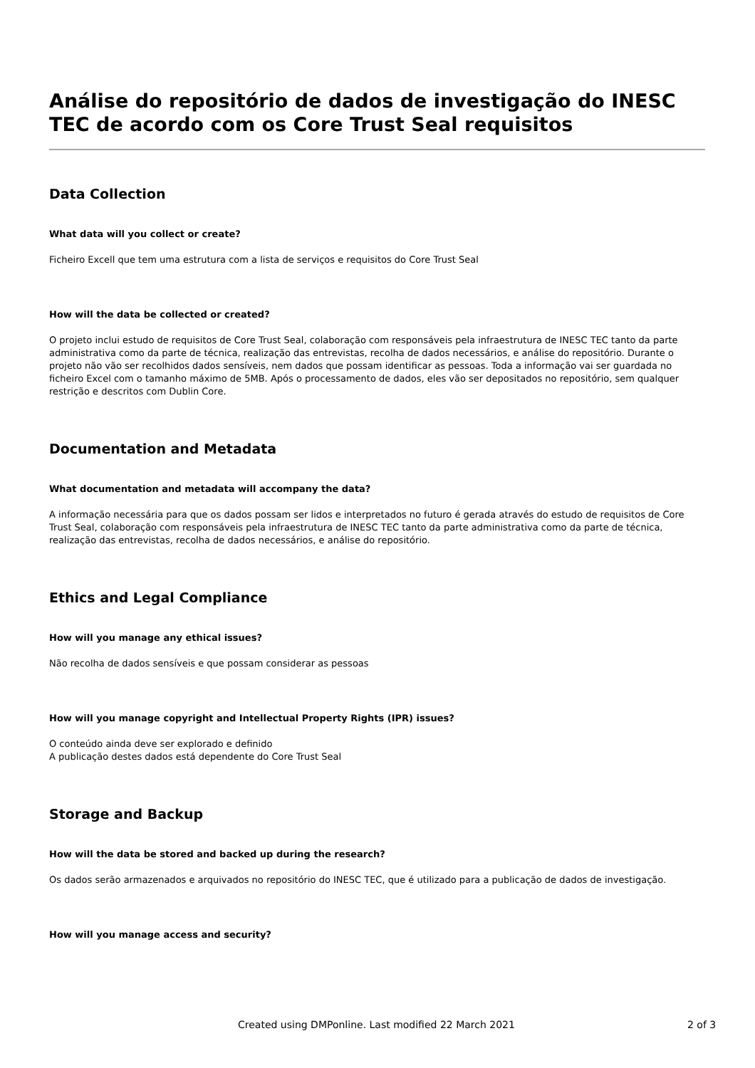Análise do repositório de dados de investigação do INESC TEC de acordo com os Core Trust Seal requisitos
Data Collection
What data will you collect or create?
Ficheiro Excell que tem uma estrutura com a lista de serviços e requisitos do Core Trust Seal
How will the data be collected or created?
O projeto inclui estudo de requisitos de Core Trust Seal, colaboração com responsáveis pela infraestrutura de INESC TEC tanto da parte administrativa como da parte de técnica, realização das entrevistas, recolha de dados necessários, e análise do repositório. Durante o projeto não vão ser recolhidos dados sensíveis, nem dados que possam identificar as pessoas. Toda a informação vai ser guardada no ficheiro Excel com o tamanho máximo de 5MB. Após o processamento de dados, eles vão ser depositados no repositório, sem qualquer restrição e descritos com Dublin Core.
Documentation and Metadata
What documentation and metadata will accompany the data?
A informação necessária para que os dados possam ser lidos e interpretados no futuro é gerada através do estudo de requisitos de Core Trust Seal, colaboração com responsáveis pela infraestrutura de INESC TEC tanto da parte administrativa como da parte de técnica, realização das entrevistas, recolha de dados necessários, e análise do repositório.
Ethics and Legal Compliance
How will you manage any ethical issues?
Não recolha de dados sensíveis e que possam considerar as pessoas
How will you manage copyright and Intellectual Property Rights (IPR) issues?
O conteúdo ainda deve ser explorado e definido
A publicação destes dados está dependente do Core Trust Seal
Storage and Backup
How will the data be stored and backed up during the research?
Os dados serão armazenados e arquivados no repositório do INESC TEC, que é utilizado para a publicação de dados de investigação.
How will you manage access and security?
Created using DMPonline. Last modified 22 March 2021 2 of 3